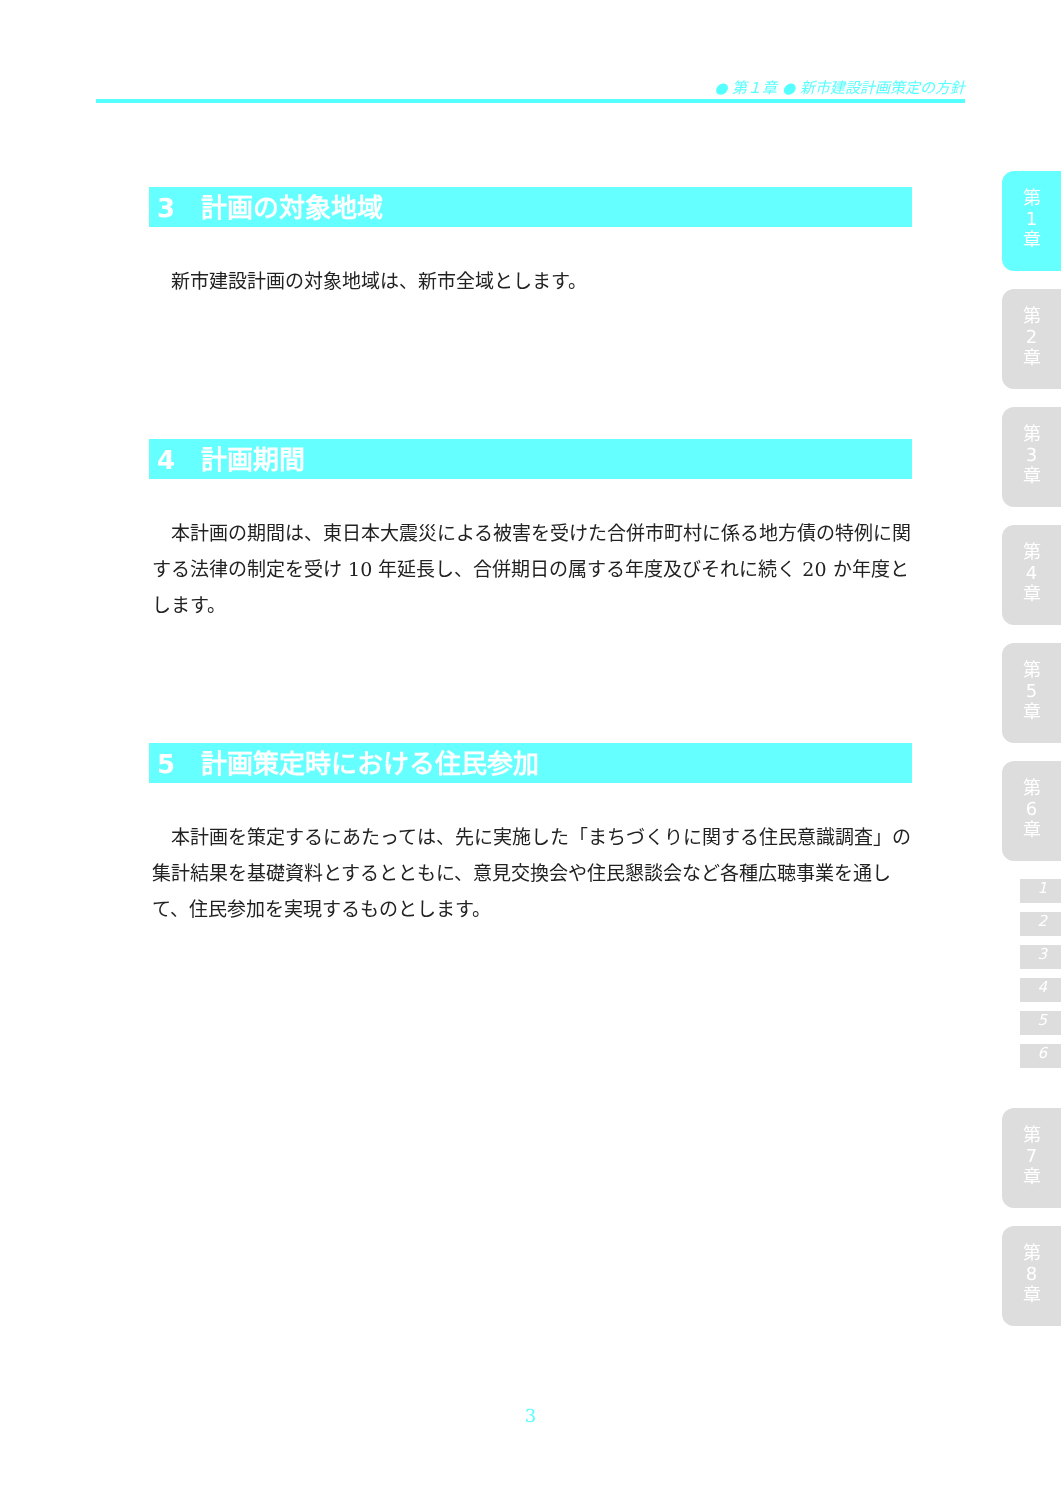● 第１章 ● 新市建設計画策定の方針
3　計画の対象地域
新市建設計画の対象地域は、新市全域とします。
4　計画期間
本計画の期間は、東日本大震災による被害を受けた合併市町村に係る地方債の特例に関する法律の制定を受け 10 年延長し、合併期日の属する年度及びそれに続く 20 か年度とします。
5　計画策定時における住民参加
本計画を策定するにあたっては、先に実施した「まちづくりに関する住民意識調査」の集計結果を基礎資料とするとともに、意見交換会や住民懇談会など各種広聴事業を通して、住民参加を実現するものとします。
第
1
章
第
2
章
第
3
章
第
4
章
第
5
章
第
6
章
1
2
3
4
5
6
第
7
章
第
8
章
3